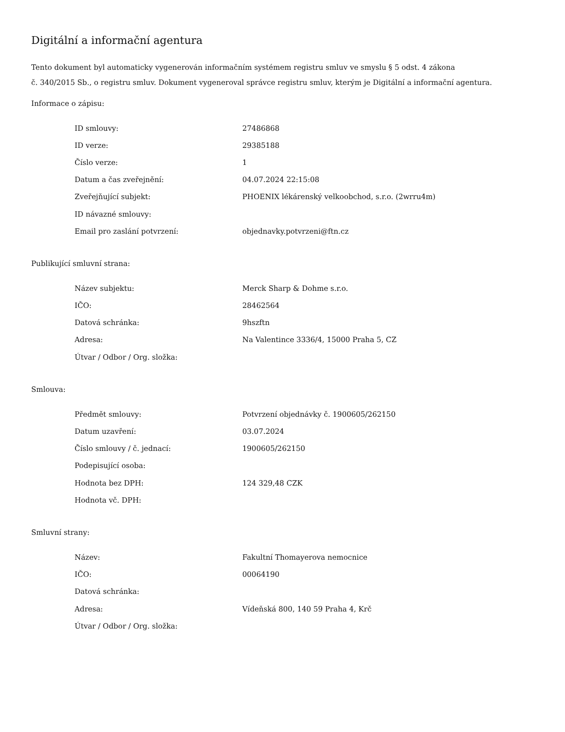Digitální a informační agentura
Tento dokument byl automaticky vygenerován informačním systémem registru smluv ve smyslu § 5 odst. 4 zákona
č. 340/2015 Sb., o registru smluv. Dokument vygeneroval správce registru smluv, kterým je Digitální a informační agentura.
Informace o zápisu:
| ID smlouvy: | 27486868 |
| ID verze: | 29385188 |
| Číslo verze: | 1 |
| Datum a čas zveřejnění: | 04.07.2024 22:15:08 |
| Zveřejňující subjekt: | PHOENIX lékárenský velkoobchod, s.r.o. (2wrru4m) |
| ID návazné smlouvy: | |
| Email pro zaslání potvrzení: | objednavky.potvrzeni@ftn.cz |
Publikující smluvní strana:
| Název subjektu: | Merck Sharp & Dohme s.r.o. |
| IČO: | 28462564 |
| Datová schránka: | 9hszftn |
| Adresa: | Na Valentince 3336/4, 15000 Praha 5, CZ |
| Útvar / Odbor / Org. složka: | |
Smlouva:
| Předmět smlouvy: | Potvrzení objednávky č. 1900605/262150 |
| Datum uzavření: | 03.07.2024 |
| Číslo smlouvy / č. jednací: | 1900605/262150 |
| Podepisující osoba: | |
| Hodnota bez DPH: | 124 329,48 CZK |
| Hodnota vč. DPH: | |
Smluvní strany:
| Název: | Fakultní Thomayerova nemocnice |
| IČO: | 00064190 |
| Datová schránka: | |
| Adresa: | Vídeňská 800, 140 59 Praha 4, Krč |
| Útvar / Odbor / Org. složka: | |